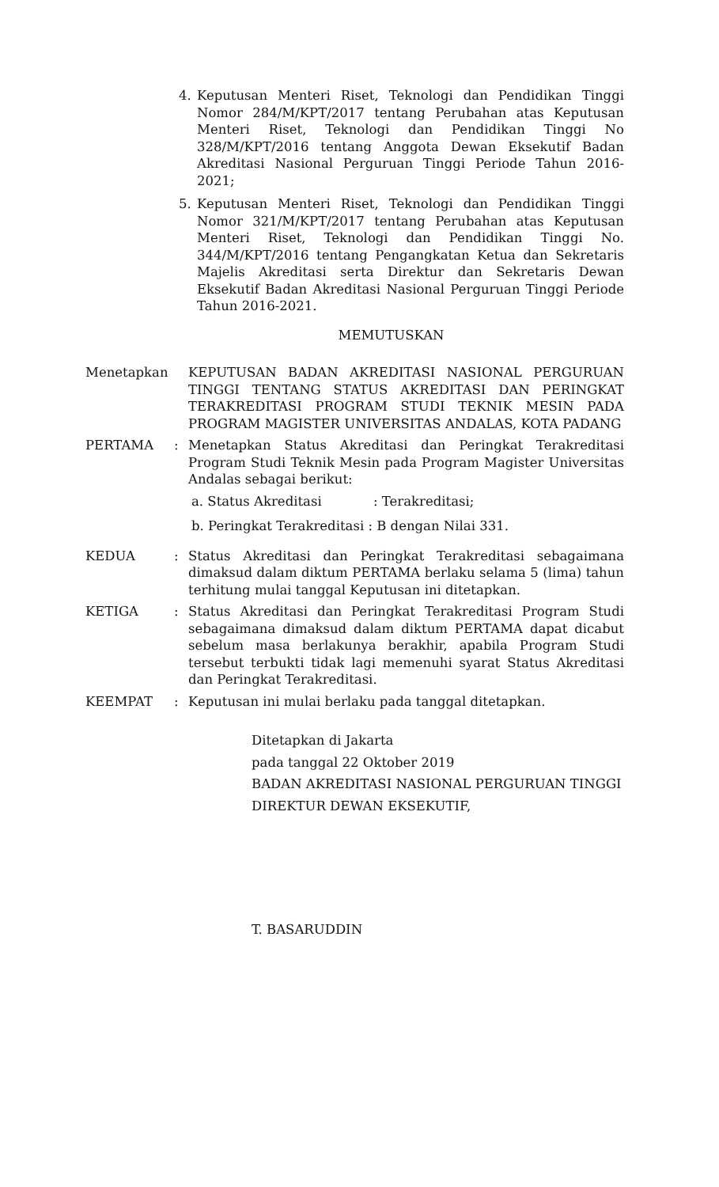4. Keputusan Menteri Riset, Teknologi dan Pendidikan Tinggi Nomor 284/M/KPT/2017 tentang Perubahan atas Keputusan Menteri Riset, Teknologi dan Pendidikan Tinggi No 328/M/KPT/2016 tentang Anggota Dewan Eksekutif Badan Akreditasi Nasional Perguruan Tinggi Periode Tahun 2016-2021;
5. Keputusan Menteri Riset, Teknologi dan Pendidikan Tinggi Nomor 321/M/KPT/2017 tentang Perubahan atas Keputusan Menteri Riset, Teknologi dan Pendidikan Tinggi No. 344/M/KPT/2016 tentang Pengangkatan Ketua dan Sekretaris Majelis Akreditasi serta Direktur dan Sekretaris Dewan Eksekutif Badan Akreditasi Nasional Perguruan Tinggi Periode Tahun 2016-2021.
MEMUTUSKAN
Menetapkan KEPUTUSAN BADAN AKREDITASI NASIONAL PERGURUAN TINGGI TENTANG STATUS AKREDITASI DAN PERINGKAT TERAKREDITASI PROGRAM STUDI TEKNIK MESIN PADA PROGRAM MAGISTER UNIVERSITAS ANDALAS, KOTA PADANG
PERTAMA : Menetapkan Status Akreditasi dan Peringkat Terakreditasi Program Studi Teknik Mesin pada Program Magister Universitas Andalas sebagai berikut:
a. Status Akreditasi: Terakreditasi;
b. Peringkat Terakreditasi : B dengan Nilai 331.
KEDUA : Status Akreditasi dan Peringkat Terakreditasi sebagaimana dimaksud dalam diktum PERTAMA berlaku selama 5 (lima) tahun terhitung mulai tanggal Keputusan ini ditetapkan.
KETIGA : Status Akreditasi dan Peringkat Terakreditasi Program Studi sebagaimana dimaksud dalam diktum PERTAMA dapat dicabut sebelum masa berlakunya berakhir, apabila Program Studi tersebut terbukti tidak lagi memenuhi syarat Status Akreditasi dan Peringkat Terakreditasi.
KEEMPAT : Keputusan ini mulai berlaku pada tanggal ditetapkan.
Ditetapkan di Jakarta
pada tanggal 22 Oktober 2019
BADAN AKREDITASI NASIONAL PERGURUAN TINGGI
DIREKTUR DEWAN EKSEKUTIF,
T. BASARUDDIN